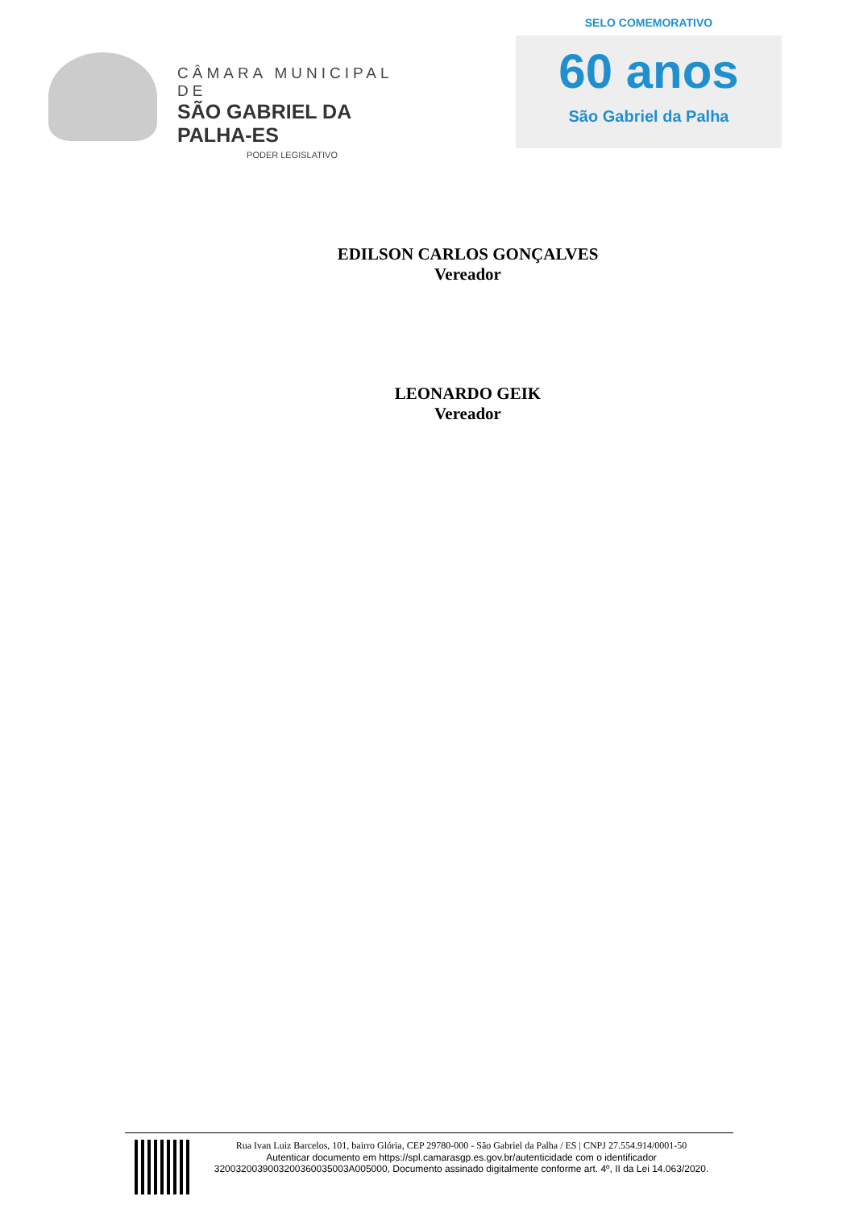CÂMARA MUNICIPAL DE
SÃO GABRIEL DA PALHA-ES
PODER LEGISLATIVO
SELO COMEMORATIVO
60 anos
São Gabriel da Palha
EDILSON CARLOS GONÇALVES
Vereador
LEONARDO GEIK
Vereador
Rua Ivan Luiz Barcelos, 101, bairro Glória, CEP 29780-000 - São Gabriel da Palha / ES | CNPJ 27.554.914/0001-50
Autenticar documento em https://spl.camarasgp.es.gov.br/autenticidade com o identificador 3200320039003200360035003A005000, Documento assinado digitalmente conforme art. 4º, II da Lei 14.063/2020.